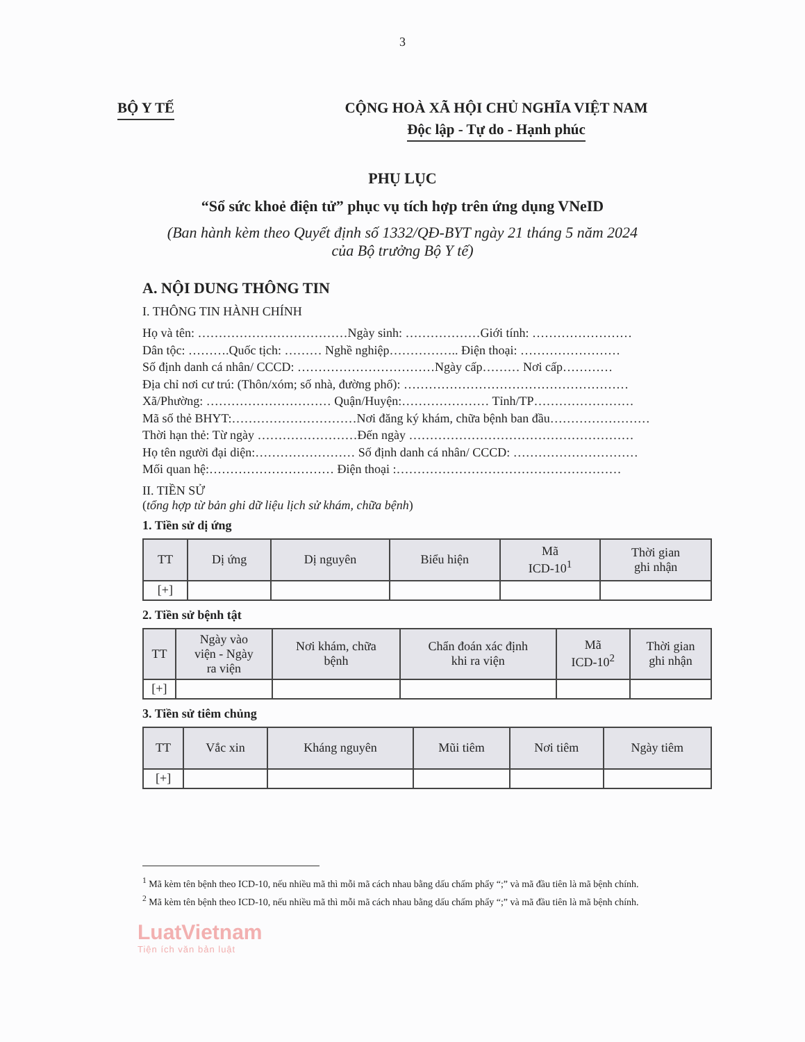3
BỘ Y TẾ CỘNG HOÀ XÃ HỘI CHỦ NGHĨA VIỆT NAM
Độc lập - Tự do - Hạnh phúc
PHỤ LỤC
“Sổ sức khoẻ điện tử” phục vụ tích hợp trên ứng dụng VNeID
(Ban hành kèm theo Quyết định số 1332/QĐ-BYT ngày 21 tháng 5 năm 2024
của Bộ trưởng Bộ Y tế)
A. NỘI DUNG THÔNG TIN
I. THÔNG TIN HÀNH CHÍNH
Họ và tên: ………………………………Ngày sinh: ………………Giới tính: ……………………
Dân tộc: ……….Quốc tịch: ……… Nghề nghiệp…………….. Điện thoại: ……………………
Số định danh cá nhân/ CCCD: ……………………………Ngày cấp……… Nơi cấp…………
Địa chỉ nơi cư trú: (Thôn/xóm; số nhà, đường phố): ………………………………………………
Xã/Phường: ………………………… Quận/Huyện:………………… Tỉnh/TP……………………
Mã số thẻ BHYT:…………………………Nơi đăng ký khám, chữa bệnh ban đầu……………………
Thời hạn thẻ: Từ ngày ……………………Đến ngày ………………………………………………
Họ tên người đại diện:…………………… Số định danh cá nhân/ CCCD: …………………………
Mối quan hệ:………………………… Điện thoại :………………………………………………
II. TIỀN SỬ
(tổng hợp từ bản ghi dữ liệu lịch sử khám, chữa bệnh)
1. Tiền sử dị ứng
| TT | Dị ứng | Dị nguyên | Biểu hiện | Mã ICD-10<sup>1</sup> | Thời gian ghi nhận |
| --- | --- | --- | --- | --- | --- |
| [+] | | | | | |
2. Tiền sử bệnh tật
| TT | Ngày vào viện - Ngày ra viện | Nơi khám, chữa bệnh | Chẩn đoán xác định khi ra viện | Mã ICD-10<sup>2</sup> | Thời gian ghi nhận |
| --- | --- | --- | --- | --- | --- |
| [+] | | | | | |
3. Tiền sử tiêm chủng
| TT | Vắc xin | Kháng nguyên | Mũi tiêm | Nơi tiêm | Ngày tiêm |
| --- | --- | --- | --- | --- | --- |
| [+] | | | | | |
<sup>1</sup> Mã kèm tên bệnh theo ICD-10, nếu nhiều mã thì mỗi mã cách nhau bằng dấu chấm phẩy “;” và mã đầu tiên là mã bệnh chính.
<sup>2</sup> Mã kèm tên bệnh theo ICD-10, nếu nhiều mã thì mỗi mã cách nhau bằng dấu chấm phẩy “;” và mã đầu tiên là mã bệnh chính.
LuatVietnam
Tiện ích văn bản luật